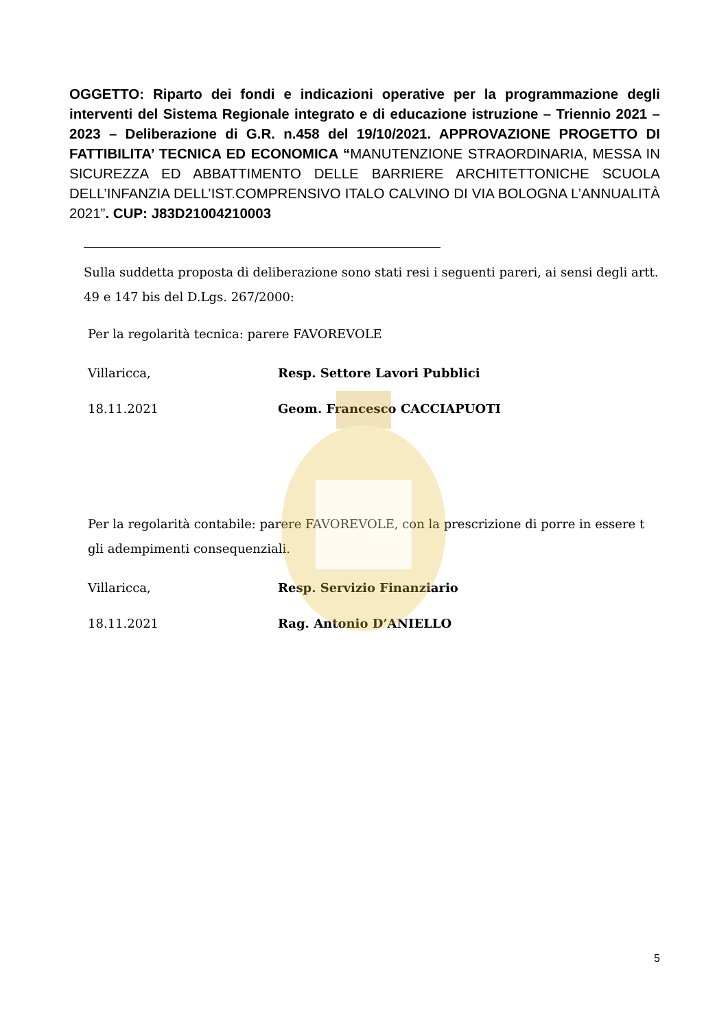OGGETTO: Riparto dei fondi e indicazioni operative per la programmazione degli interventi del Sistema Regionale integrato e di educazione istruzione – Triennio 2021 – 2023 – Deliberazione di G.R. n.458 del 19/10/2021. APPROVAZIONE PROGETTO DI FATTIBILITA’ TECNICA ED ECONOMICA “MANUTENZIONE STRAORDINARIA, MESSA IN SICUREZZA ED ABBATTIMENTO DELLE BARRIERE ARCHITETTONICHE SCUOLA DELL’INFANZIA DELL’IST.COMPRENSIVO ITALO CALVINO DI VIA BOLOGNA L’ANNUALITÀ 2021”. CUP: J83D21004210003
Sulla suddetta proposta di deliberazione sono stati resi i seguenti pareri, ai sensi degli artt. 49 e 147 bis del D.Lgs. 267/2000:
Per la regolarità tecnica: parere FAVOREVOLE
Villaricca, Resp. Settore Lavori Pubblici
18.11.2021 Geom. Francesco CACCIAPUOTI
Per la regolarità contabile: parere FAVOREVOLE, con la prescrizione di porre in essere t gli adempimenti consequenziali.
Villaricca, Resp. Servizio Finanziario
18.11.2021 Rag. Antonio D’ANIELLO
5